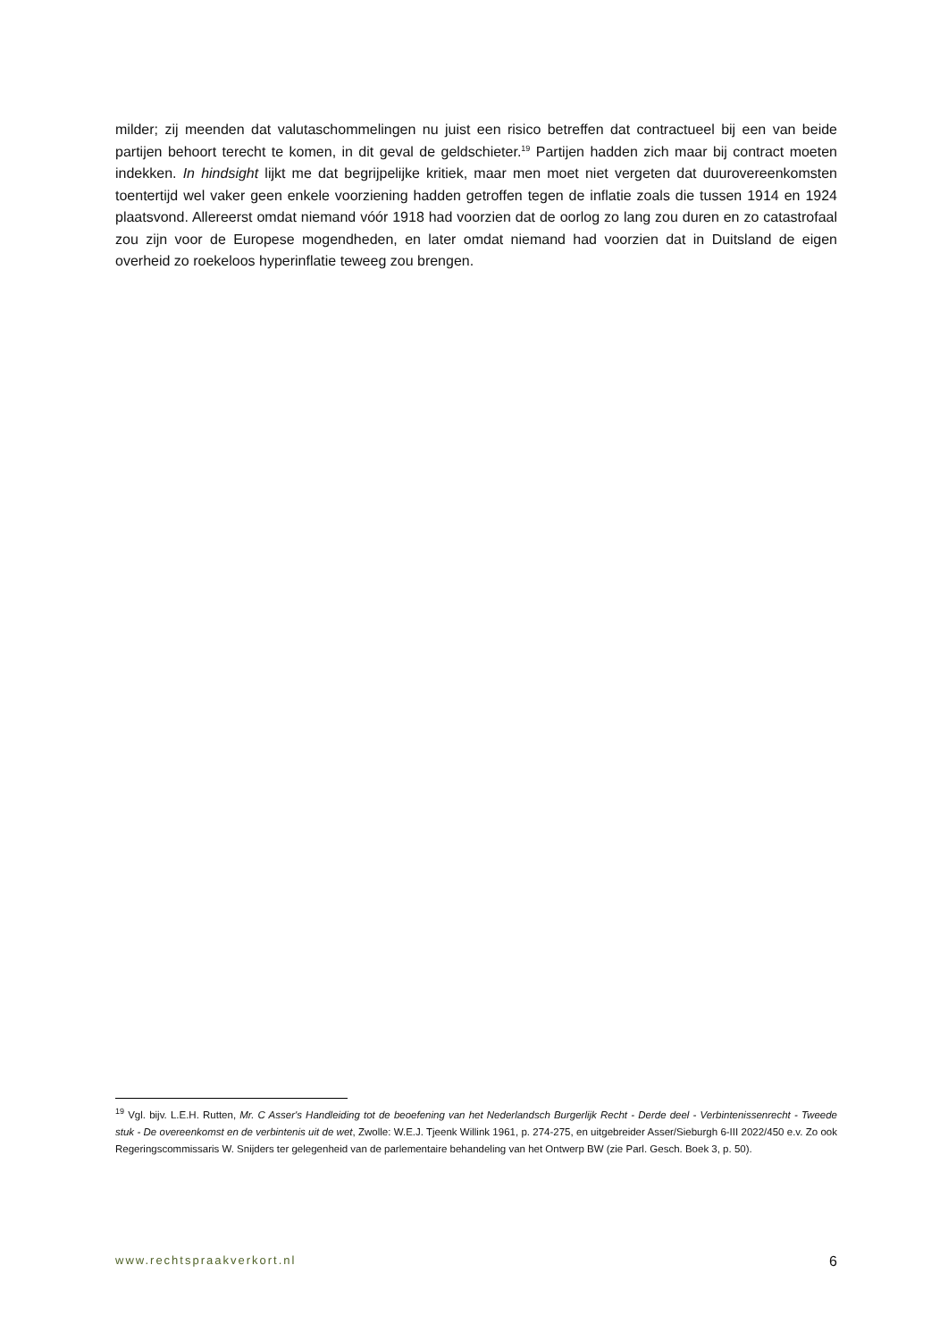milder; zij meenden dat valutaschommelingen nu juist een risico betreffen dat contractueel bij een van beide partijen behoort terecht te komen, in dit geval de geldschieter.<sup>19</sup> Partijen hadden zich maar bij contract moeten indekken. In hindsight lijkt me dat begrijpelijke kritiek, maar men moet niet vergeten dat duurovereenkomsten toentertijd wel vaker geen enkele voorziening hadden getroffen tegen de inflatie zoals die tussen 1914 en 1924 plaatsvond. Allereerst omdat niemand vóór 1918 had voorzien dat de oorlog zo lang zou duren en zo catastrofaal zou zijn voor de Europese mogendheden, en later omdat niemand had voorzien dat in Duitsland de eigen overheid zo roekeloos hyperinflatie teweeg zou brengen.
<sup>19</sup> Vgl. bijv. L.E.H. Rutten, Mr. C Asser's Handleiding tot de beoefening van het Nederlandsch Burgerlijk Recht - Derde deel - Verbintenissenrecht - Tweede stuk - De overeenkomst en de verbintenis uit de wet, Zwolle: W.E.J. Tjeenk Willink 1961, p. 274-275, en uitgebreider Asser/Sieburgh 6-III 2022/450 e.v. Zo ook Regeringscommissaris W. Snijders ter gelegenheid van de parlementaire behandeling van het Ontwerp BW (zie Parl. Gesch. Boek 3, p. 50).
www.rechtspraakverkort.nl 6